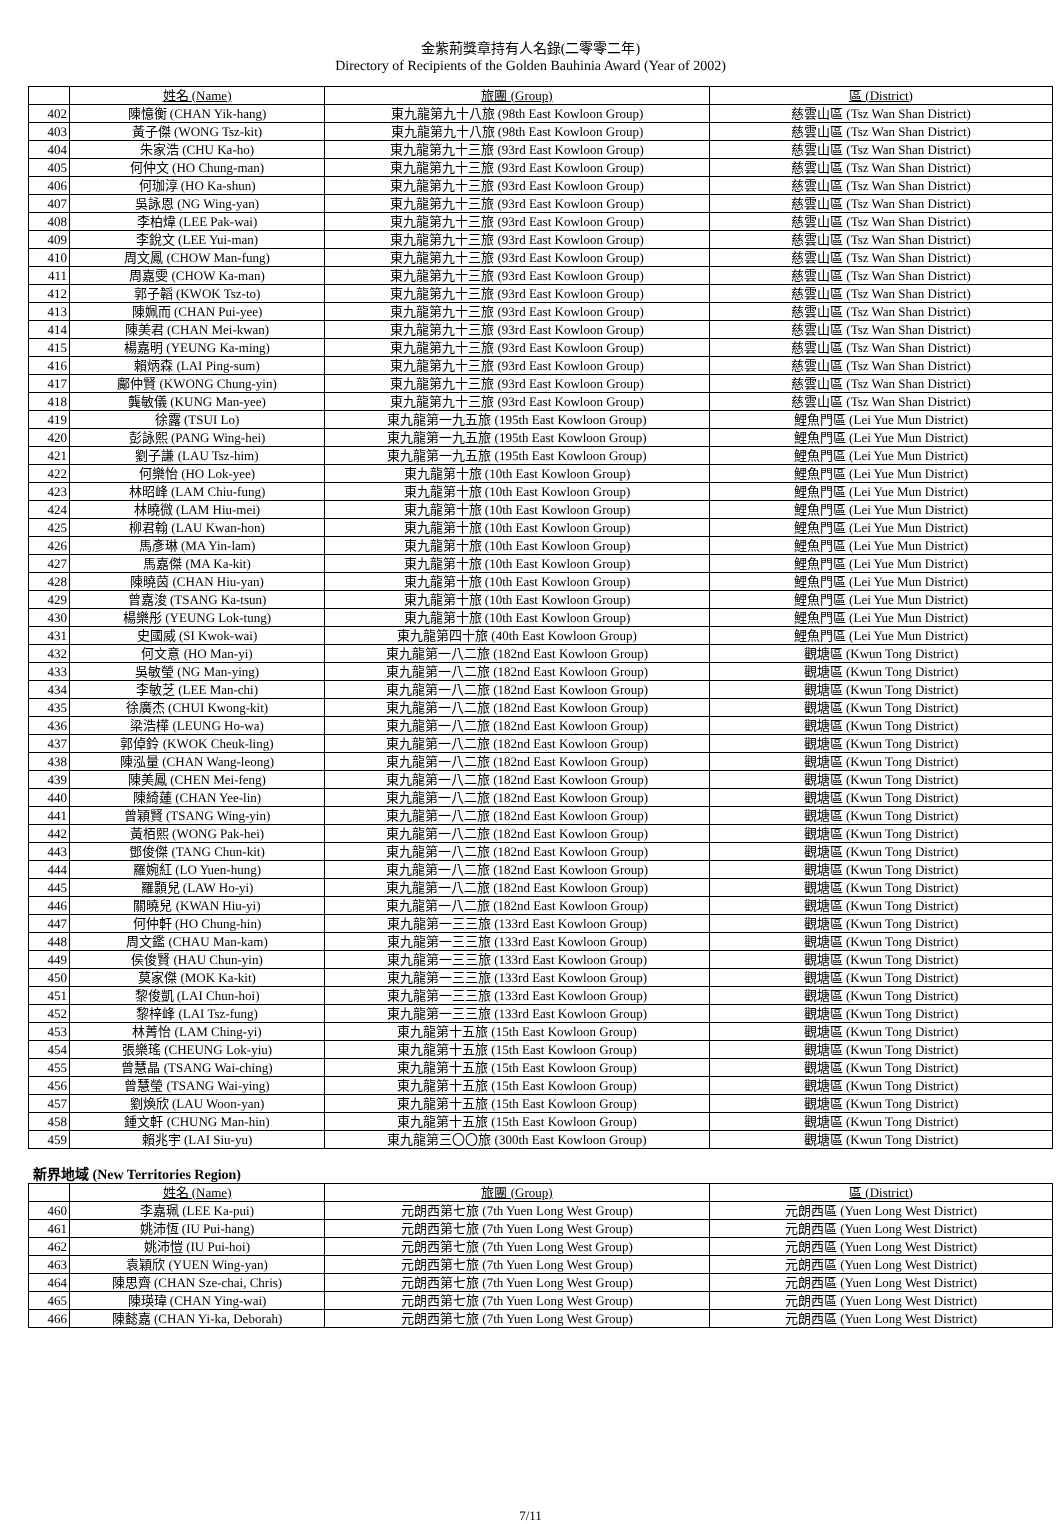金紫荊獎章持有人名錄(二零零二年)
Directory of Recipients of the Golden Bauhinia Award (Year of 2002)
| | 姓名 (Name) | 旅團 (Group) | 區 (District) |
| --- | --- | --- | --- |
| 402 | 陳憶衡 (CHAN Yik-hang) | 東九龍第九十八旅 (98th East Kowloon Group) | 慈雲山區 (Tsz Wan Shan District) |
| 403 | 黃子傑 (WONG Tsz-kit) | 東九龍第九十八旅 (98th East Kowloon Group) | 慈雲山區 (Tsz Wan Shan District) |
| 404 | 朱家浩 (CHU Ka-ho) | 東九龍第九十三旅 (93rd East Kowloon Group) | 慈雲山區 (Tsz Wan Shan District) |
| 405 | 何仲文 (HO Chung-man) | 東九龍第九十三旅 (93rd East Kowloon Group) | 慈雲山區 (Tsz Wan Shan District) |
| 406 | 何珈淳 (HO Ka-shun) | 東九龍第九十三旅 (93rd East Kowloon Group) | 慈雲山區 (Tsz Wan Shan District) |
| 407 | 吳詠恩 (NG Wing-yan) | 東九龍第九十三旅 (93rd East Kowloon Group) | 慈雲山區 (Tsz Wan Shan District) |
| 408 | 李柏煒 (LEE Pak-wai) | 東九龍第九十三旅 (93rd East Kowloon Group) | 慈雲山區 (Tsz Wan Shan District) |
| 409 | 李銳文 (LEE Yui-man) | 東九龍第九十三旅 (93rd East Kowloon Group) | 慈雲山區 (Tsz Wan Shan District) |
| 410 | 周文鳳 (CHOW Man-fung) | 東九龍第九十三旅 (93rd East Kowloon Group) | 慈雲山區 (Tsz Wan Shan District) |
| 411 | 周嘉雯 (CHOW Ka-man) | 東九龍第九十三旅 (93rd East Kowloon Group) | 慈雲山區 (Tsz Wan Shan District) |
| 412 | 郭子韜 (KWOK Tsz-to) | 東九龍第九十三旅 (93rd East Kowloon Group) | 慈雲山區 (Tsz Wan Shan District) |
| 413 | 陳姵而 (CHAN Pui-yee) | 東九龍第九十三旅 (93rd East Kowloon Group) | 慈雲山區 (Tsz Wan Shan District) |
| 414 | 陳美君 (CHAN Mei-kwan) | 東九龍第九十三旅 (93rd East Kowloon Group) | 慈雲山區 (Tsz Wan Shan District) |
| 415 | 楊嘉明 (YEUNG Ka-ming) | 東九龍第九十三旅 (93rd East Kowloon Group) | 慈雲山區 (Tsz Wan Shan District) |
| 416 | 賴炳森 (LAI Ping-sum) | 東九龍第九十三旅 (93rd East Kowloon Group) | 慈雲山區 (Tsz Wan Shan District) |
| 417 | 鄺仲賢 (KWONG Chung-yin) | 東九龍第九十三旅 (93rd East Kowloon Group) | 慈雲山區 (Tsz Wan Shan District) |
| 418 | 龔敏儀 (KUNG Man-yee) | 東九龍第九十三旅 (93rd East Kowloon Group) | 慈雲山區 (Tsz Wan Shan District) |
| 419 | 徐露 (TSUI Lo) | 東九龍第一九五旅 (195th East Kowloon Group) | 鯉魚門區 (Lei Yue Mun District) |
| 420 | 彭詠熙 (PANG Wing-hei) | 東九龍第一九五旅 (195th East Kowloon Group) | 鯉魚門區 (Lei Yue Mun District) |
| 421 | 劉子謙 (LAU Tsz-him) | 東九龍第一九五旅 (195th East Kowloon Group) | 鯉魚門區 (Lei Yue Mun District) |
| 422 | 何樂怡 (HO Lok-yee) | 東九龍第十旅 (10th East Kowloon Group) | 鯉魚門區 (Lei Yue Mun District) |
| 423 | 林昭峰 (LAM Chiu-fung) | 東九龍第十旅 (10th East Kowloon Group) | 鯉魚門區 (Lei Yue Mun District) |
| 424 | 林曉微 (LAM Hiu-mei) | 東九龍第十旅 (10th East Kowloon Group) | 鯉魚門區 (Lei Yue Mun District) |
| 425 | 柳君翰 (LAU Kwan-hon) | 東九龍第十旅 (10th East Kowloon Group) | 鯉魚門區 (Lei Yue Mun District) |
| 426 | 馬彥琳 (MA Yin-lam) | 東九龍第十旅 (10th East Kowloon Group) | 鯉魚門區 (Lei Yue Mun District) |
| 427 | 馬嘉傑 (MA Ka-kit) | 東九龍第十旅 (10th East Kowloon Group) | 鯉魚門區 (Lei Yue Mun District) |
| 428 | 陳曉茵 (CHAN Hiu-yan) | 東九龍第十旅 (10th East Kowloon Group) | 鯉魚門區 (Lei Yue Mun District) |
| 429 | 曾嘉浚 (TSANG Ka-tsun) | 東九龍第十旅 (10th East Kowloon Group) | 鯉魚門區 (Lei Yue Mun District) |
| 430 | 楊樂彤 (YEUNG Lok-tung) | 東九龍第十旅 (10th East Kowloon Group) | 鯉魚門區 (Lei Yue Mun District) |
| 431 | 史國威 (SI Kwok-wai) | 東九龍第四十旅 (40th East Kowloon Group) | 鯉魚門區 (Lei Yue Mun District) |
| 432 | 何文意 (HO Man-yi) | 東九龍第一八二旅 (182nd East Kowloon Group) | 觀塘區 (Kwun Tong District) |
| 433 | 吳敏瑩 (NG Man-ying) | 東九龍第一八二旅 (182nd East Kowloon Group) | 觀塘區 (Kwun Tong District) |
| 434 | 李敏芝 (LEE Man-chi) | 東九龍第一八二旅 (182nd East Kowloon Group) | 觀塘區 (Kwun Tong District) |
| 435 | 徐廣杰 (CHUI Kwong-kit) | 東九龍第一八二旅 (182nd East Kowloon Group) | 觀塘區 (Kwun Tong District) |
| 436 | 梁浩樺 (LEUNG Ho-wa) | 東九龍第一八二旅 (182nd East Kowloon Group) | 觀塘區 (Kwun Tong District) |
| 437 | 郭倬鈴 (KWOK Cheuk-ling) | 東九龍第一八二旅 (182nd East Kowloon Group) | 觀塘區 (Kwun Tong District) |
| 438 | 陳泓量 (CHAN Wang-leong) | 東九龍第一八二旅 (182nd East Kowloon Group) | 觀塘區 (Kwun Tong District) |
| 439 | 陳美鳳 (CHEN Mei-feng) | 東九龍第一八二旅 (182nd East Kowloon Group) | 觀塘區 (Kwun Tong District) |
| 440 | 陳綺蓮 (CHAN Yee-lin) | 東九龍第一八二旅 (182nd East Kowloon Group) | 觀塘區 (Kwun Tong District) |
| 441 | 曾穎賢 (TSANG Wing-yin) | 東九龍第一八二旅 (182nd East Kowloon Group) | 觀塘區 (Kwun Tong District) |
| 442 | 黃栢熙 (WONG Pak-hei) | 東九龍第一八二旅 (182nd East Kowloon Group) | 觀塘區 (Kwun Tong District) |
| 443 | 鄧俊傑 (TANG Chun-kit) | 東九龍第一八二旅 (182nd East Kowloon Group) | 觀塘區 (Kwun Tong District) |
| 444 | 羅婉紅 (LO Yuen-hung) | 東九龍第一八二旅 (182nd East Kowloon Group) | 觀塘區 (Kwun Tong District) |
| 445 | 羅顥兒 (LAW Ho-yi) | 東九龍第一八二旅 (182nd East Kowloon Group) | 觀塘區 (Kwun Tong District) |
| 446 | 關曉兒 (KWAN Hiu-yi) | 東九龍第一八二旅 (182nd East Kowloon Group) | 觀塘區 (Kwun Tong District) |
| 447 | 何仲軒 (HO Chung-hin) | 東九龍第一三三旅 (133rd East Kowloon Group) | 觀塘區 (Kwun Tong District) |
| 448 | 周文鑑 (CHAU Man-kam) | 東九龍第一三三旅 (133rd East Kowloon Group) | 觀塘區 (Kwun Tong District) |
| 449 | 侯俊賢 (HAU Chun-yin) | 東九龍第一三三旅 (133rd East Kowloon Group) | 觀塘區 (Kwun Tong District) |
| 450 | 莫家傑 (MOK Ka-kit) | 東九龍第一三三旅 (133rd East Kowloon Group) | 觀塘區 (Kwun Tong District) |
| 451 | 黎俊凱 (LAI Chun-hoi) | 東九龍第一三三旅 (133rd East Kowloon Group) | 觀塘區 (Kwun Tong District) |
| 452 | 黎梓峰 (LAI Tsz-fung) | 東九龍第一三三旅 (133rd East Kowloon Group) | 觀塘區 (Kwun Tong District) |
| 453 | 林菁怡 (LAM Ching-yi) | 東九龍第十五旅 (15th East Kowloon Group) | 觀塘區 (Kwun Tong District) |
| 454 | 張樂瑤 (CHEUNG Lok-yiu) | 東九龍第十五旅 (15th East Kowloon Group) | 觀塘區 (Kwun Tong District) |
| 455 | 曾慧晶 (TSANG Wai-ching) | 東九龍第十五旅 (15th East Kowloon Group) | 觀塘區 (Kwun Tong District) |
| 456 | 曾慧瑩 (TSANG Wai-ying) | 東九龍第十五旅 (15th East Kowloon Group) | 觀塘區 (Kwun Tong District) |
| 457 | 劉煥欣 (LAU Woon-yan) | 東九龍第十五旅 (15th East Kowloon Group) | 觀塘區 (Kwun Tong District) |
| 458 | 鍾文軒 (CHUNG Man-hin) | 東九龍第十五旅 (15th East Kowloon Group) | 觀塘區 (Kwun Tong District) |
| 459 | 賴兆宇 (LAI Siu-yu) | 東九龍第三〇〇旅 (300th East Kowloon Group) | 觀塘區 (Kwun Tong District) |
新界地域 (New Territories Region)
| | 姓名 (Name) | 旅團 (Group) | 區 (District) |
| --- | --- | --- | --- |
| 460 | 李嘉珮 (LEE Ka-pui) | 元朗西第七旅 (7th Yuen Long West Group) | 元朗西區 (Yuen Long West District) |
| 461 | 姚沛恆 (IU Pui-hang) | 元朗西第七旅 (7th Yuen Long West Group) | 元朗西區 (Yuen Long West District) |
| 462 | 姚沛愷 (IU Pui-hoi) | 元朗西第七旅 (7th Yuen Long West Group) | 元朗西區 (Yuen Long West District) |
| 463 | 袁穎欣 (YUEN Wing-yan) | 元朗西第七旅 (7th Yuen Long West Group) | 元朗西區 (Yuen Long West District) |
| 464 | 陳思齊 (CHAN Sze-chai, Chris) | 元朗西第七旅 (7th Yuen Long West Group) | 元朗西區 (Yuen Long West District) |
| 465 | 陳瑛瑋 (CHAN Ying-wai) | 元朗西第七旅 (7th Yuen Long West Group) | 元朗西區 (Yuen Long West District) |
| 466 | 陳懿嘉 (CHAN Yi-ka, Deborah) | 元朗西第七旅 (7th Yuen Long West Group) | 元朗西區 (Yuen Long West District) |
7/11